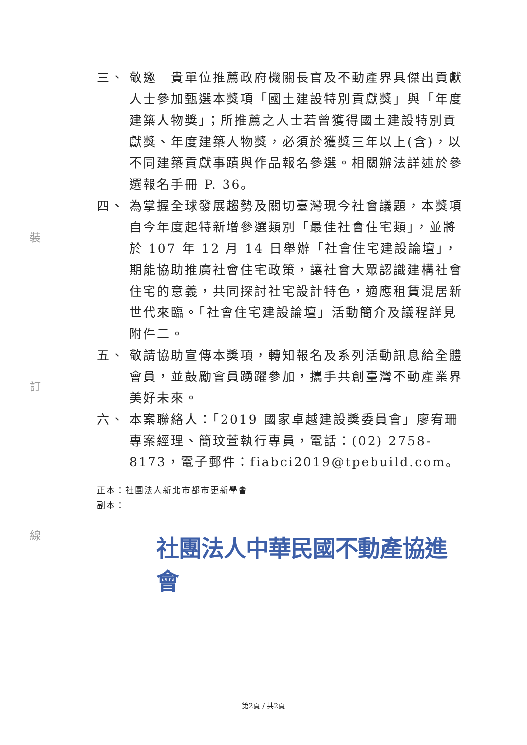裝
訂
線
三、 敬邀　貴單位推薦政府機關長官及不動產界具傑出貢獻人士參加甄選本獎項「國土建設特別貢獻獎」與「年度建築人物獎」；所推薦之人士若曾獲得國土建設特別貢獻獎、年度建築人物獎，必須於獲獎三年以上(含)，以不同建築貢獻事蹟與作品報名參選。相關辦法詳述於參選報名手冊 P. 36。
四、 為掌握全球發展趨勢及關切臺灣現今社會議題，本獎項自今年度起特新增參選類別「最佳社會住宅類」，並將於 107 年 12 月 14 日舉辦「社會住宅建設論壇」，期能協助推廣社會住宅政策，讓社會大眾認識建構社會住宅的意義，共同探討社宅設計特色，適應租賃混居新世代來臨。「社會住宅建設論壇」活動簡介及議程詳見附件二。
五、 敬請協助宣傳本獎項，轉知報名及系列活動訊息給全體會員，並鼓勵會員踴躍參加，攜手共創臺灣不動產業界美好未來。
六、 本案聯絡人：「2019 國家卓越建設獎委員會」廖宥珊專案經理、簡玟萱執行專員，電話：(02) 2758-8173，電子郵件：fiabci2019@tpebuild.com。
正本：社團法人新北市都市更新學會
副本：
社團法人中華民國不動產協進會
第2頁 / 共2頁